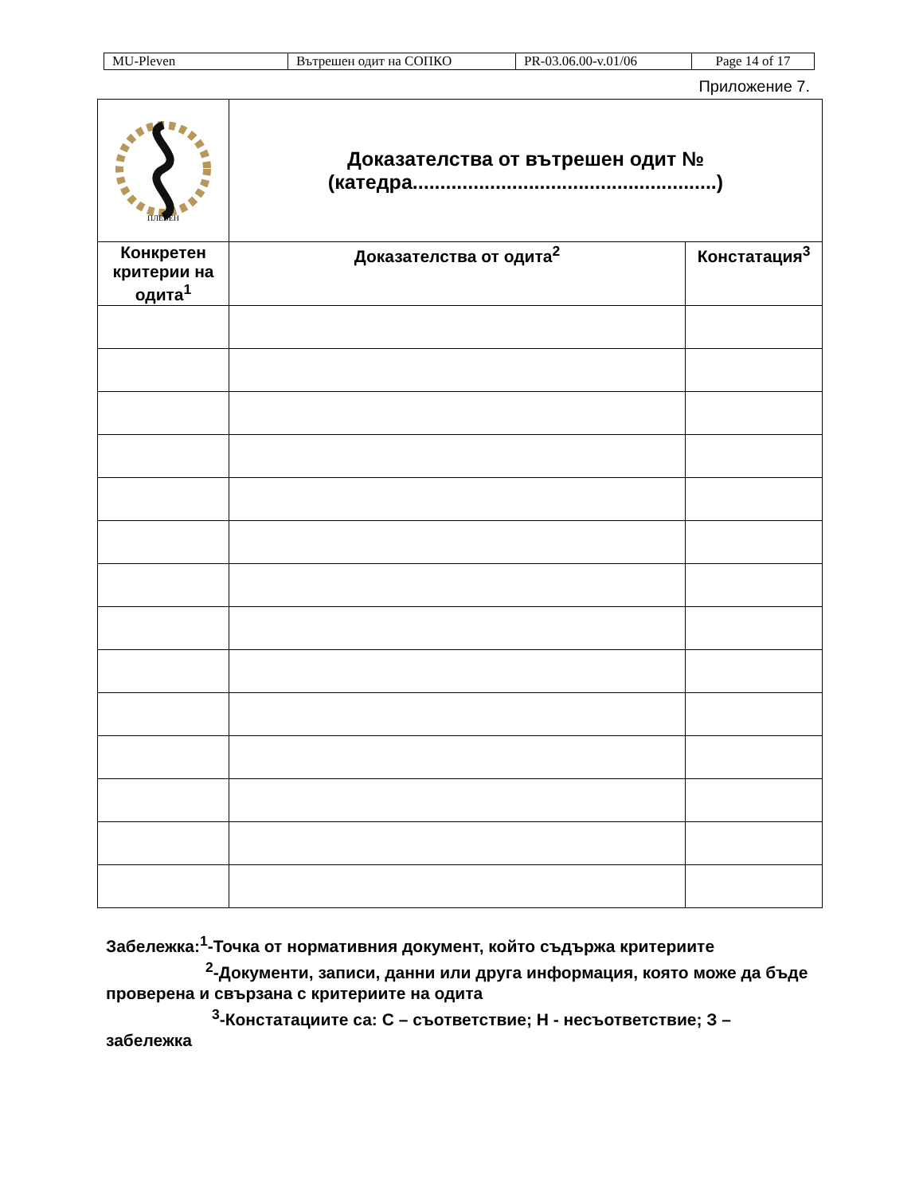| MU-Pleven | Вътрешен одит на СОПКО | PR-03.06.00-v.01/06 | Page 14 of 17 |
Приложение 7.
| ПЛЕВЕН | Доказателства от вътрешен одит № (катедра.......................................................) | |
| Конкретен критерии на одита<sup>1</sup> | Доказателства от одита<sup>2</sup> | Констатация<sup>3</sup> |
Забележка:<sup>1</sup>-Точка от нормативния документ, който съдържа критериите
<sup>2</sup>-Документи, записи, данни или друга информация, която може да бъде проверена и свързана с критериите на одита
<sup>3</sup>-Констатациите са: С – съответствие; Н - несъответствие; З – забележка